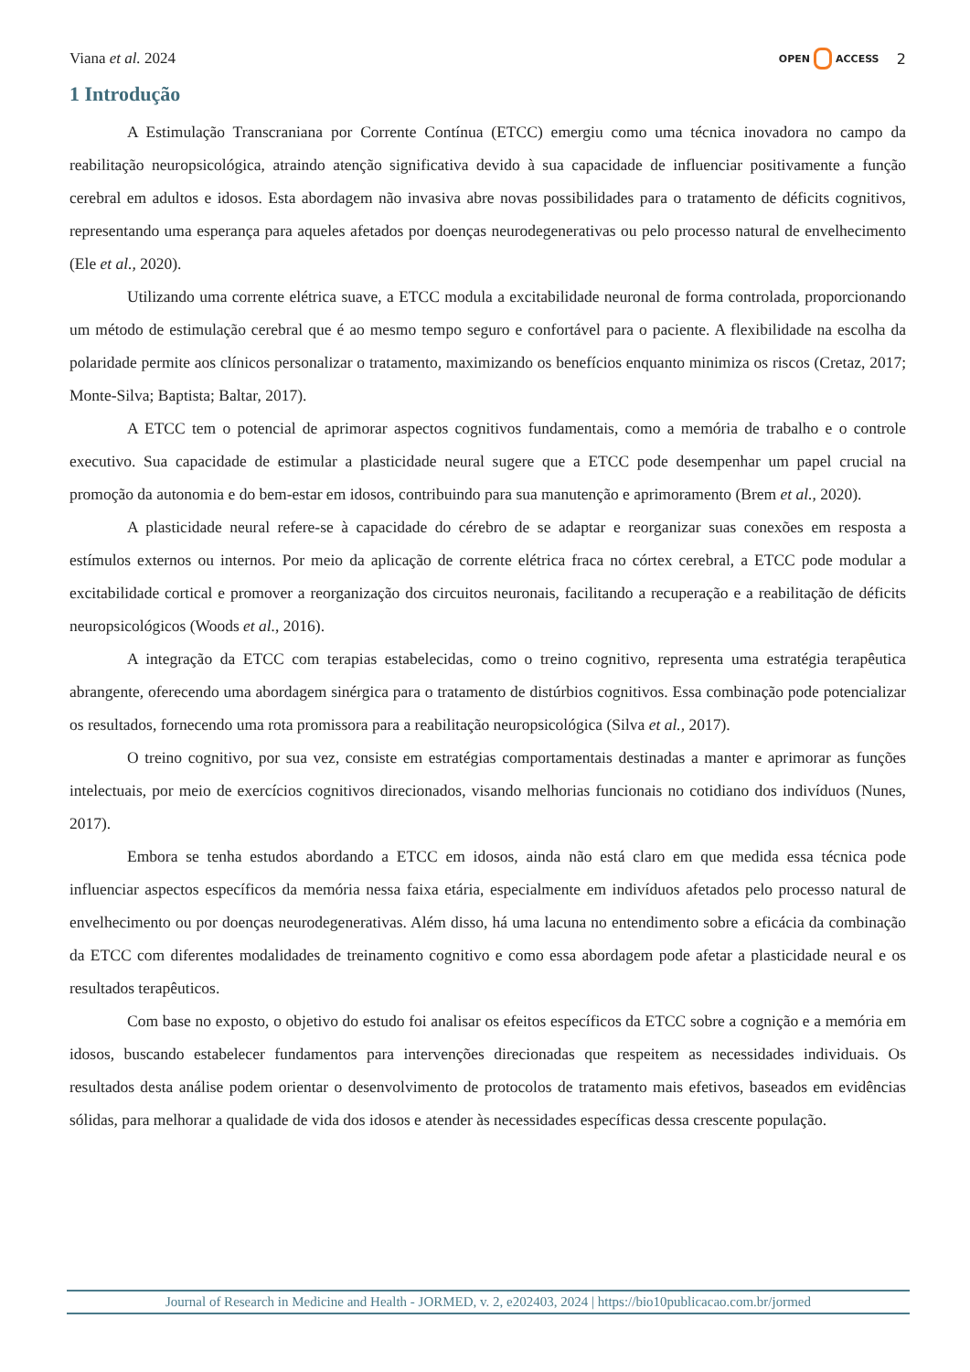Viana et al. 2024 OPEN ACCESS 2
1 Introdução
A Estimulação Transcraniana por Corrente Contínua (ETCC) emergiu como uma técnica inovadora no campo da reabilitação neuropsicológica, atraindo atenção significativa devido à sua capacidade de influenciar positivamente a função cerebral em adultos e idosos. Esta abordagem não invasiva abre novas possibilidades para o tratamento de déficits cognitivos, representando uma esperança para aqueles afetados por doenças neurodegenerativas ou pelo processo natural de envelhecimento (Ele et al., 2020).
Utilizando uma corrente elétrica suave, a ETCC modula a excitabilidade neuronal de forma controlada, proporcionando um método de estimulação cerebral que é ao mesmo tempo seguro e confortável para o paciente. A flexibilidade na escolha da polaridade permite aos clínicos personalizar o tratamento, maximizando os benefícios enquanto minimiza os riscos (Cretaz, 2017; Monte-Silva; Baptista; Baltar, 2017).
A ETCC tem o potencial de aprimorar aspectos cognitivos fundamentais, como a memória de trabalho e o controle executivo. Sua capacidade de estimular a plasticidade neural sugere que a ETCC pode desempenhar um papel crucial na promoção da autonomia e do bem-estar em idosos, contribuindo para sua manutenção e aprimoramento (Brem et al., 2020).
A plasticidade neural refere-se à capacidade do cérebro de se adaptar e reorganizar suas conexões em resposta a estímulos externos ou internos. Por meio da aplicação de corrente elétrica fraca no córtex cerebral, a ETCC pode modular a excitabilidade cortical e promover a reorganização dos circuitos neuronais, facilitando a recuperação e a reabilitação de déficits neuropsicológicos (Woods et al., 2016).
A integração da ETCC com terapias estabelecidas, como o treino cognitivo, representa uma estratégia terapêutica abrangente, oferecendo uma abordagem sinérgica para o tratamento de distúrbios cognitivos. Essa combinação pode potencializar os resultados, fornecendo uma rota promissora para a reabilitação neuropsicológica (Silva et al., 2017).
O treino cognitivo, por sua vez, consiste em estratégias comportamentais destinadas a manter e aprimorar as funções intelectuais, por meio de exercícios cognitivos direcionados, visando melhorias funcionais no cotidiano dos indivíduos (Nunes, 2017).
Embora se tenha estudos abordando a ETCC em idosos, ainda não está claro em que medida essa técnica pode influenciar aspectos específicos da memória nessa faixa etária, especialmente em indivíduos afetados pelo processo natural de envelhecimento ou por doenças neurodegenerativas. Além disso, há uma lacuna no entendimento sobre a eficácia da combinação da ETCC com diferentes modalidades de treinamento cognitivo e como essa abordagem pode afetar a plasticidade neural e os resultados terapêuticos.
Com base no exposto, o objetivo do estudo foi analisar os efeitos específicos da ETCC sobre a cognição e a memória em idosos, buscando estabelecer fundamentos para intervenções direcionadas que respeitem as necessidades individuais. Os resultados desta análise podem orientar o desenvolvimento de protocolos de tratamento mais efetivos, baseados em evidências sólidas, para melhorar a qualidade de vida dos idosos e atender às necessidades específicas dessa crescente população.
Journal of Research in Medicine and Health - JORMED, v. 2, e202403, 2024 | https://bio10publicacao.com.br/jormed